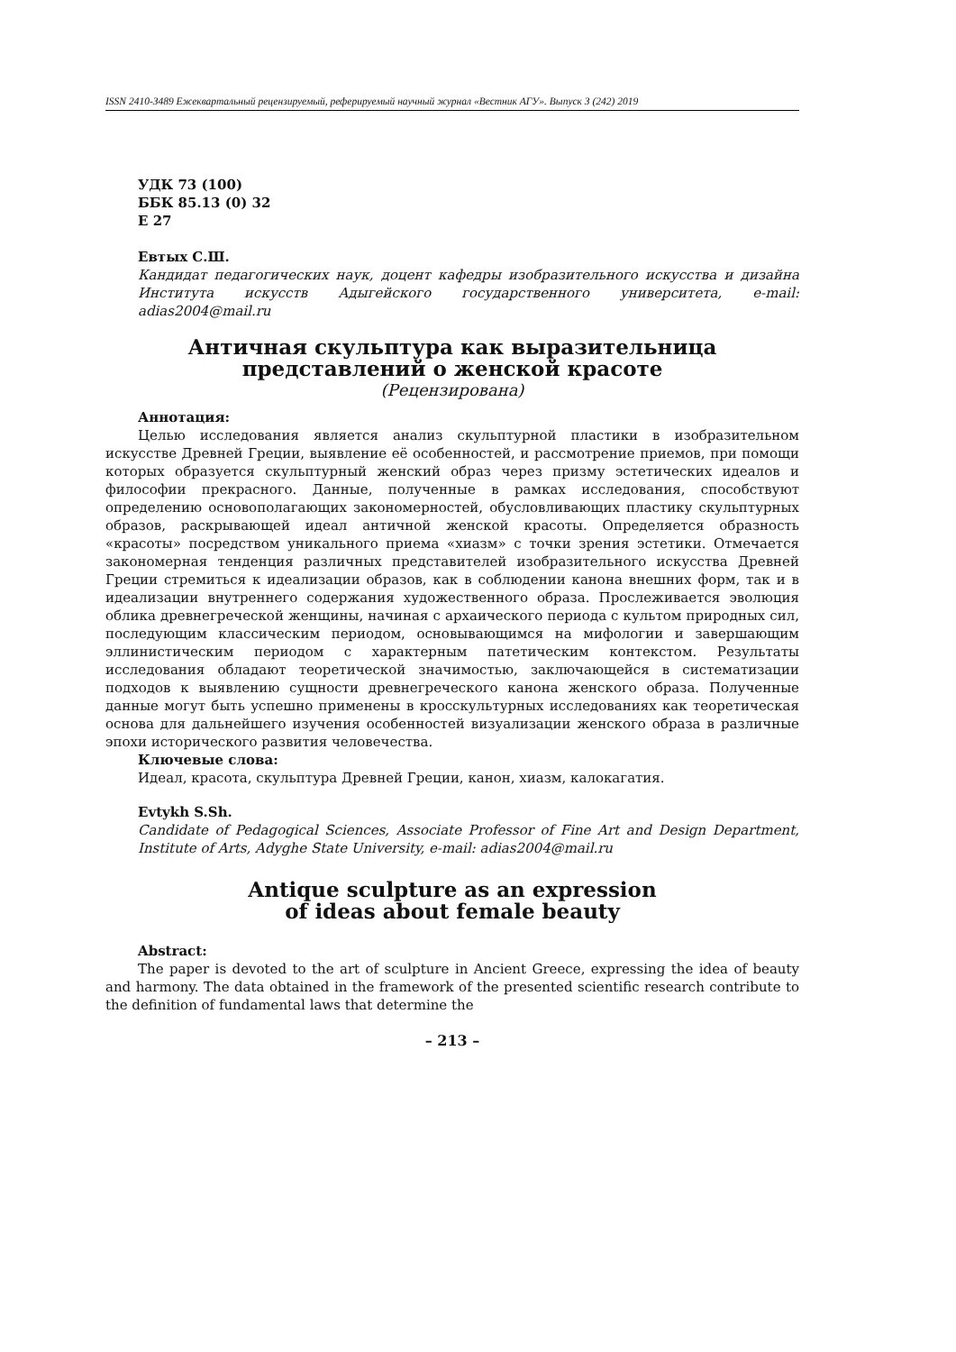ISSN 2410-3489 Ежеквартальный рецензируемый, реферируемый научный журнал «Вестник АГУ». Выпуск 3 (242) 2019
УДК 73 (100)
ББК 85.13 (0) 32
Е 27
Евтых С.Ш.
Кандидат педагогических наук, доцент кафедры изобразительного искусства и дизайна Института искусств Адыгейского государственного университета, e-mail: adias2004@mail.ru
Античная скульптура как выразительница
представлений о женской красоте
(Рецензирована)
Аннотация:
Целью исследования является анализ скульптурной пластики в изобразительном искусстве Древней Греции, выявление её особенностей, и рассмотрение приемов, при помощи которых образуется скульптурный женский образ через призму эстетических идеалов и философии прекрасного. Данные, полученные в рамках исследования, способствуют определению основополагающих закономерностей, обусловливающих пластику скульптурных образов, раскрывающей идеал античной женской красоты. Определяется образность «красоты» посредством уникального приема «хиазм» с точки зрения эстетики. Отмечается закономерная тенденция различных представителей изобразительного искусства Древней Греции стремиться к идеализации образов, как в соблюдении канона внешних форм, так и в идеализации внутреннего содержания художественного образа. Прослеживается эволюция облика древнегреческой женщины, начиная с архаического периода с культом природных сил, последующим классическим периодом, основывающимся на мифологии и завершающим эллинистическим периодом с характерным патетическим контекстом. Результаты исследования обладают теоретической значимостью, заключающейся в систематизации подходов к выявлению сущности древнегреческого канона женского образа. Полученные данные могут быть успешно применены в кросскультурных исследованиях как теоретическая основа для дальнейшего изучения особенностей визуализации женского образа в различные эпохи исторического развития человечества.
Ключевые слова:
Идеал, красота, скульптура Древней Греции, канон, хиазм, калокагатия.
Evtykh S.Sh.
Candidate of Pedagogical Sciences, Associate Professor of Fine Art and Design Department, Institute of Arts, Adyghe State University, e-mail: adias2004@mail.ru
Antique sculpture as an expression
of ideas about female beauty
Abstract:
The paper is devoted to the art of sculpture in Ancient Greece, expressing the idea of beauty and harmony. The data obtained in the framework of the presented scientific research contribute to the definition of fundamental laws that determine the
– 213 –